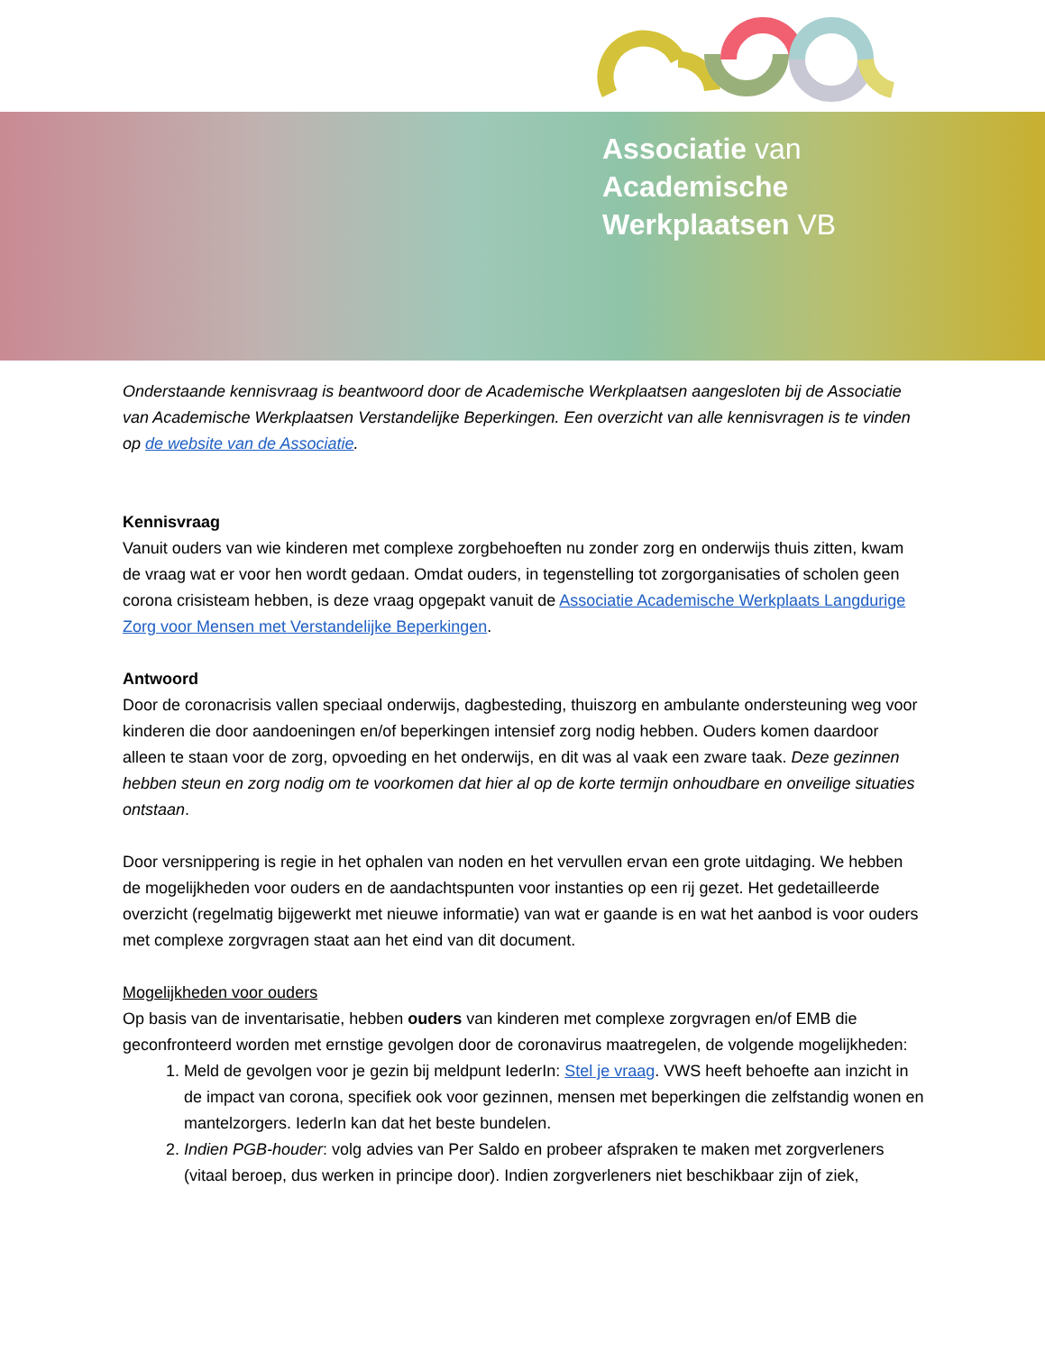Associatie van
Academische
Werkplaatsen VB
Onderstaande kennisvraag is beantwoord door de Academische Werkplaatsen aangesloten bij de Associatie van Academische Werkplaatsen Verstandelijke Beperkingen. Een overzicht van alle kennisvragen is te vinden op de website van de Associatie.
Kennisvraag
Vanuit ouders van wie kinderen met complexe zorgbehoeften nu zonder zorg en onderwijs thuis zitten, kwam de vraag wat er voor hen wordt gedaan. Omdat ouders, in tegenstelling tot zorgorganisaties of scholen geen corona crisisteam hebben, is deze vraag opgepakt vanuit de Associatie Academische Werkplaats Langdurige Zorg voor Mensen met Verstandelijke Beperkingen.
Antwoord
Door de coronacrisis vallen speciaal onderwijs, dagbesteding, thuiszorg en ambulante ondersteuning weg voor kinderen die door aandoeningen en/of beperkingen intensief zorg nodig hebben. Ouders komen daardoor alleen te staan voor de zorg, opvoeding en het onderwijs, en dit was al vaak een zware taak. Deze gezinnen hebben steun en zorg nodig om te voorkomen dat hier al op de korte termijn onhoudbare en onveilige situaties ontstaan.
Door versnippering is regie in het ophalen van noden en het vervullen ervan een grote uitdaging. We hebben de mogelijkheden voor ouders en de aandachtspunten voor instanties op een rij gezet. Het gedetailleerde overzicht (regelmatig bijgewerkt met nieuwe informatie) van wat er gaande is en wat het aanbod is voor ouders met complexe zorgvragen staat aan het eind van dit document.
Mogelijkheden voor ouders
Op basis van de inventarisatie, hebben ouders van kinderen met complexe zorgvragen en/of EMB die geconfronteerd worden met ernstige gevolgen door de coronavirus maatregelen, de volgende mogelijkheden:
1. Meld de gevolgen voor je gezin bij meldpunt IederIn: Stel je vraag. VWS heeft behoefte aan inzicht in de impact van corona, specifiek ook voor gezinnen, mensen met beperkingen die zelfstandig wonen en mantelzorgers. IederIn kan dat het beste bundelen.
2. Indien PGB-houder: volg advies van Per Saldo en probeer afspraken te maken met zorgverleners (vitaal beroep, dus werken in principe door). Indien zorgverleners niet beschikbaar zijn of ziek,